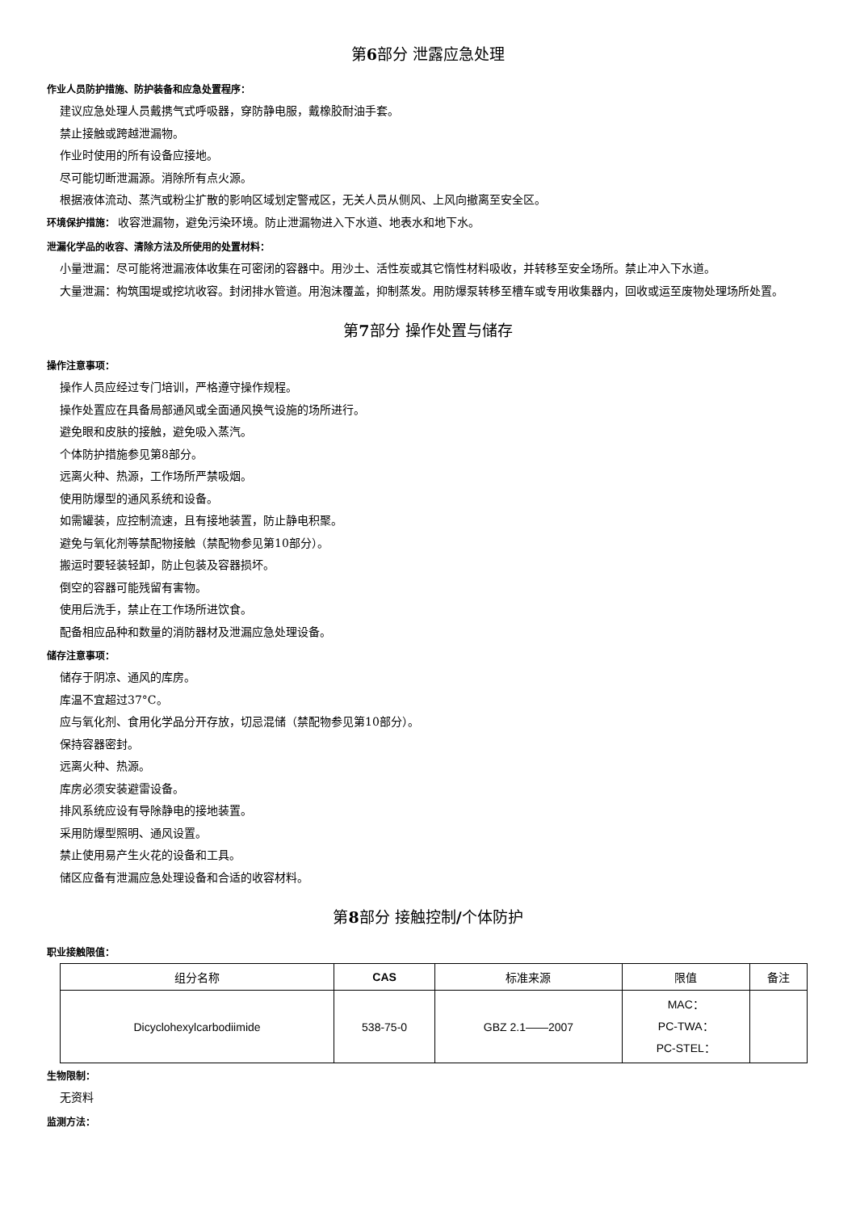第6部分 泄露应急处理
作业人员防护措施、防护装备和应急处置程序：
建议应急处理人员戴携气式呼吸器，穿防静电服，戴橡胶耐油手套。
禁止接触或跨越泄漏物。
作业时使用的所有设备应接地。
尽可能切断泄漏源。消除所有点火源。
根据液体流动、蒸汽或粉尘扩散的影响区域划定警戒区，无关人员从侧风、上风向撤离至安全区。
环境保护措施： 收容泄漏物，避免污染环境。防止泄漏物进入下水道、地表水和地下水。
泄漏化学品的收容、清除方法及所使用的处置材料：
小量泄漏：尽可能将泄漏液体收集在可密闭的容器中。用沙土、活性炭或其它惰性材料吸收，并转移至安全场所。禁止冲入下水道。
大量泄漏：构筑围堤或挖坑收容。封闭排水管道。用泡沫覆盖，抑制蒸发。用防爆泵转移至槽车或专用收集器内，回收或运至废物处理场所处置。
第7部分 操作处置与储存
操作注意事项：
操作人员应经过专门培训，严格遵守操作规程。
操作处置应在具备局部通风或全面通风换气设施的场所进行。
避免眼和皮肤的接触，避免吸入蒸汽。
个体防护措施参见第8部分。
远离火种、热源，工作场所严禁吸烟。
使用防爆型的通风系统和设备。
如需罐装，应控制流速，且有接地装置，防止静电积聚。
避免与氧化剂等禁配物接触（禁配物参见第10部分）。
搬运时要轻装轻卸，防止包装及容器损坏。
倒空的容器可能残留有害物。
使用后洗手，禁止在工作场所进饮食。
配备相应品种和数量的消防器材及泄漏应急处理设备。
储存注意事项：
储存于阴凉、通风的库房。
库温不宜超过37°C。
应与氧化剂、食用化学品分开存放，切忌混储（禁配物参见第10部分）。
保持容器密封。
远离火种、热源。
库房必须安装避雷设备。
排风系统应设有导除静电的接地装置。
采用防爆型照明、通风设置。
禁止使用易产生火花的设备和工具。
储区应备有泄漏应急处理设备和合适的收容材料。
第8部分 接触控制/个体防护
职业接触限值：
| 组分名称 | CAS | 标准来源 | 限值 | 备注 |
| --- | --- | --- | --- | --- |
| Dicyclohexylcarbodiimide | 538-75-0 | GBZ 2.1——2007 | MAC： PC-TWA： PC-STEL： | |
生物限制：
无资料
监测方法：